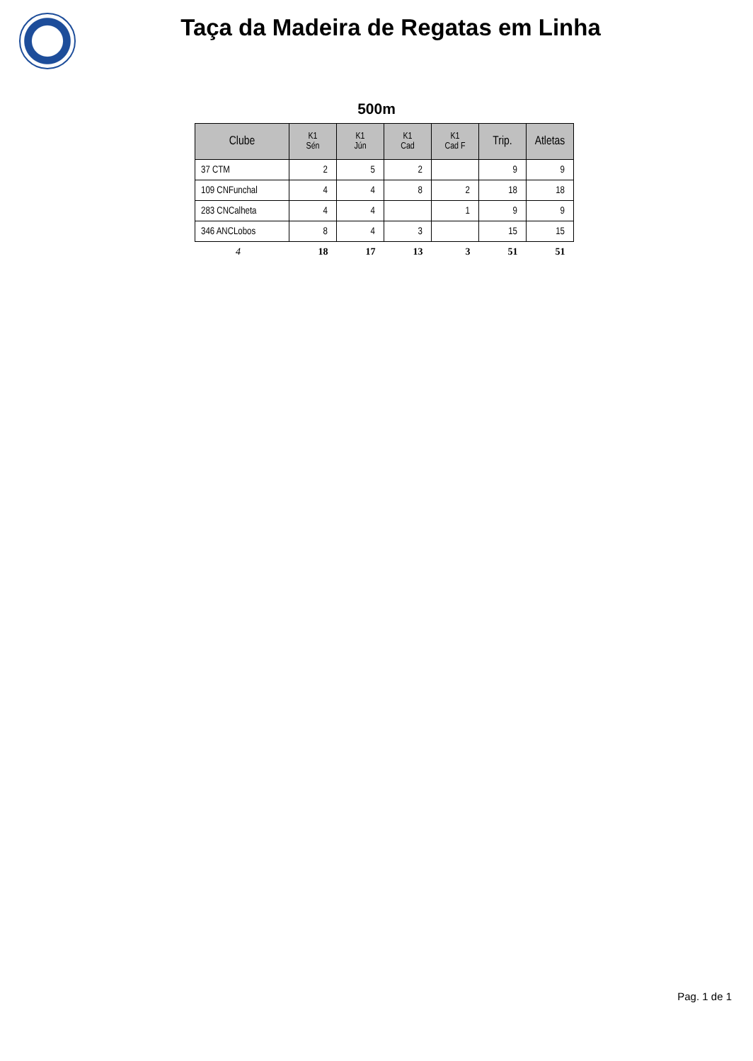Taça da Madeira de Regatas em Linha
500m
| Clube | K1 Sén | K1 Jún | K1 Cad | K1 Cad F | Trip. | Atletas |
| --- | --- | --- | --- | --- | --- | --- |
| 37 CTM | 2 | 5 | 2 | | 9 | 9 |
| 109 CNFunchal | 4 | 4 | 8 | 2 | 18 | 18 |
| 283 CNCalheta | 4 | 4 | | 1 | 9 | 9 |
| 346 ANCLobos | 8 | 4 | 3 | | 15 | 15 |
| 4 | 18 | 17 | 13 | 3 | 51 | 51 |
Pag. 1 de 1